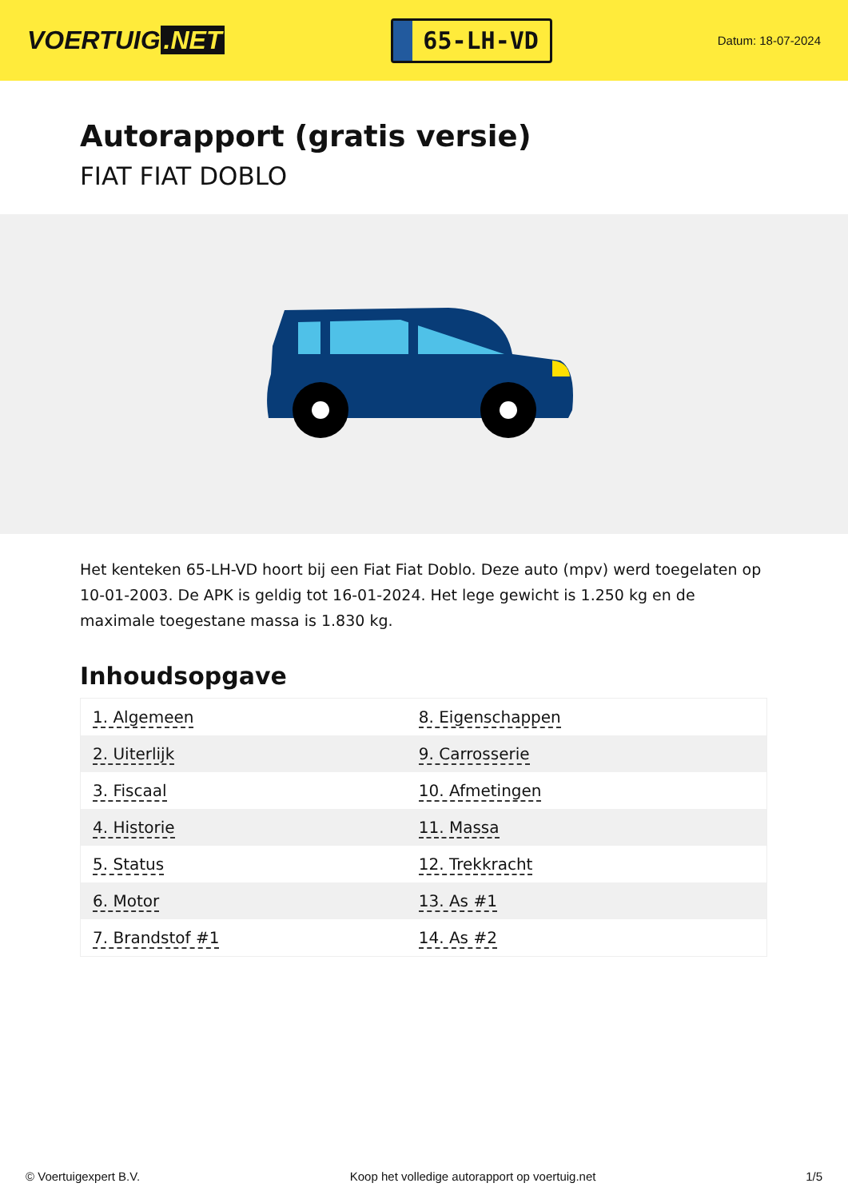VOERTUIG.NET
65-LH-VD
Datum: 18-07-2024
Autorapport (gratis versie)
FIAT FIAT DOBLO
Het kenteken 65-LH-VD hoort bij een Fiat Fiat Doblo. Deze auto (mpv) werd toegelaten op 10-01-2003. De APK is geldig tot 16-01-2024. Het lege gewicht is 1.250 kg en de maximale toegestane massa is 1.830 kg.
Inhoudsopgave
| 1. Algemeen | 8. Eigenschappen |
| 2. Uiterlijk | 9. Carrosserie |
| 3. Fiscaal | 10. Afmetingen |
| 4. Historie | 11. Massa |
| 5. Status | 12. Trekkracht |
| 6. Motor | 13. As #1 |
| 7. Brandstof #1 | 14. As #2 |
© Voertuigexpert B.V. Koop het volledige autorapport op voertuig.net 1/5